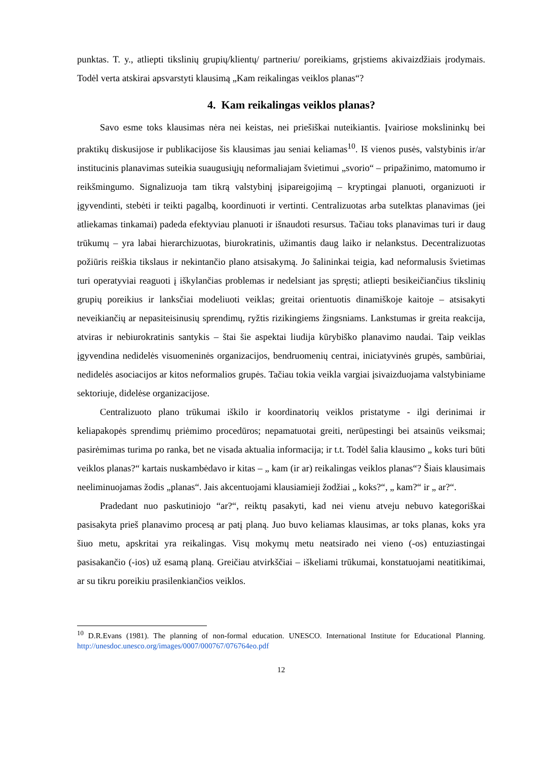punktas. T. y., atliepti tikslinių grupių/klientų/ partneriu/ poreikiams, grįstiems akivaizdžiais įrodymais. Todėl verta atskirai apsvarstyti klausimą „Kam reikalingas veiklos planas“?
4. Kam reikalingas veiklos planas?
Savo esme toks klausimas nėra nei keistas, nei priešiškai nuteikiantis. Įvairiose mokslininkų bei praktikų diskusijose ir publikacijose šis klausimas jau seniai keliamas<sup>10</sup>. Iš vienos pusės, valstybinis ir/ar institucinis planavimas suteikia suaugusiųjų neformaliajam švietimui „svorio“ – pripažinimo, matomumo ir reikšmingumo. Signalizuoja tam tikrą valstybinį įsipareigojimą – kryptingai planuoti, organizuoti ir įgyvendinti, stebėti ir teikti pagalbą, koordinuoti ir vertinti. Centralizuotas arba sutelktas planavimas (jei atliekamas tinkamai) padeda efektyviau planuoti ir išnaudoti resursus. Tačiau toks planavimas turi ir daug trūkumų – yra labai hierarchizuotas, biurokratinis, užimantis daug laiko ir nelankstus. Decentralizuotas požiūris reiškia tikslaus ir nekintančio plano atsisakymą. Jo šalininkai teigia, kad neformalusis švietimas turi operatyviai reaguoti į iškylančias problemas ir nedelsiant jas spręsti; atliepti besikeičiančius tikslinių grupių poreikius ir lanksčiai modeliuoti veiklas; greitai orientuotis dinamiškoje kaitoje – atsisakyti neveikiančių ar nepasiteisinusių sprendimų, ryžtis rizikingiems žingsniams. Lankstumas ir greita reakcija, atviras ir nebiurokratinis santykis – štai šie aspektai liudija kūrybiško planavimo naudai. Taip veiklas įgyvendina nedidelės visuomeninės organizacijos, bendruomenių centrai, iniciatyvinės grupės, sambūriai, nedidelės asociacijos ar kitos neformalios grupės. Tačiau tokia veikla vargiai įsivaizduojama valstybiniame sektoriuje, didelėse organizacijose.
Centralizuoto plano trūkumai iškilo ir koordinatorių veiklos pristatyme - ilgi derinimai ir keliapakopės sprendimų priėmimo procedūros; nepamatuotai greiti, nerūpestingi bei atsainūs veiksmai; pasirėmimas turima po ranka, bet ne visada aktualia informacija; ir t.t. Todėl šalia klausimo „ koks turi būti veiklos planas?“ kartais nuskambėdavo ir kitas – „ kam (ir ar) reikalingas veiklos planas“? Šiais klausimais neeliminuojamas žodis „planas“. Jais akcentuojami klausiamieji žodžiai „ koks?“, „ kam?“ ir „ ar?“.
Pradedant nuo paskutiniojo “ar?“, reiktų pasakyti, kad nei vienu atveju nebuvo kategoriškai pasisakyta prieš planavimo procesą ar patį planą. Juo buvo keliamas klausimas, ar toks planas, koks yra šiuo metu, apskritai yra reikalingas. Visų mokymų metu neatsirado nei vieno (-os) entuziastingai pasisakančio (-ios) už esamą planą. Greičiau atvirkščiai – iškeliami trūkumai, konstatuojami neatitikimai, ar su tikru poreikiu prasilenkiančios veiklos.
<sup>10</sup> D.R.Evans (1981). The planning of non-formal education. UNESCO. International Institute for Educational Planning. http://unesdoc.unesco.org/images/0007/000767/076764eo.pdf
12